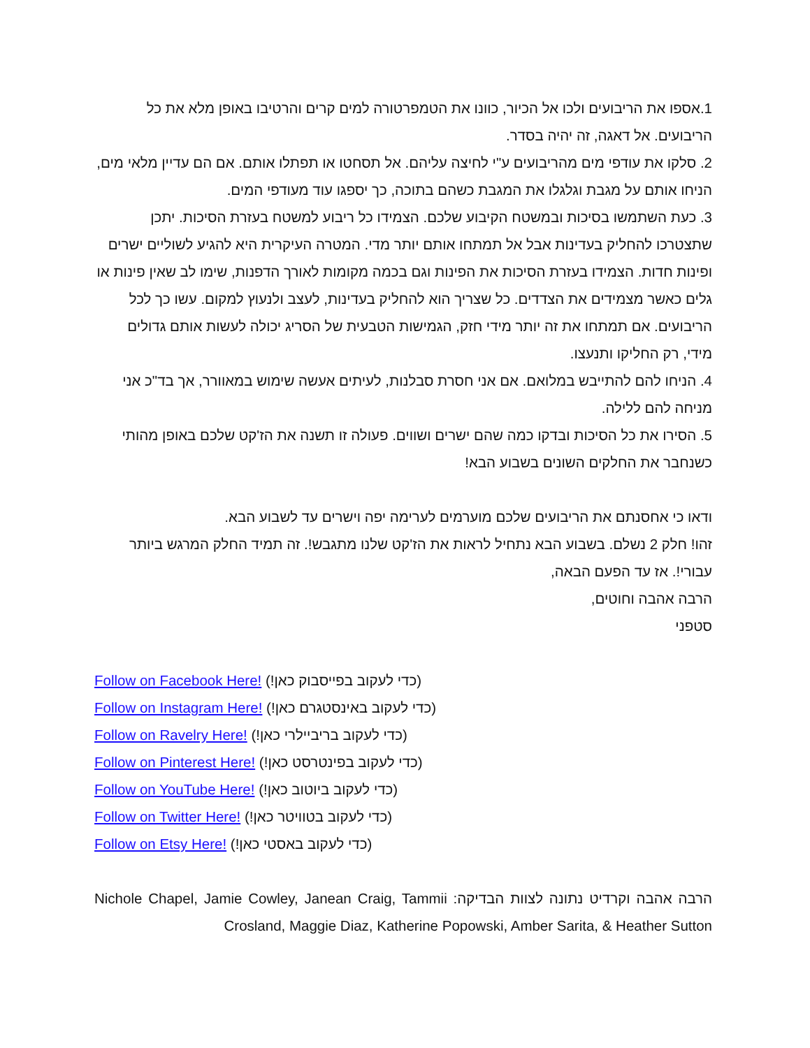1.אספו את הריבועים ולכו אל הכיור, כוונו את הטמפרטורה למים קרים והרטיבו באופן מלא את כל הריבועים. אל דאגה, זה יהיה בסדר.
2. סלקו את עודפי מים מהריבועים ע"י לחיצה עליהם. אל תסחטו או תפתלו אותם. אם הם עדיין מלאי מים, הניחו אותם על מגבת וגלגלו את המגבת כשהם בתוכה, כך יספגו עוד מעודפי המים.
3. כעת השתמשו בסיכות ובמשטח הקיבוע שלכם. הצמידו כל ריבוע למשטח בעזרת הסיכות. יתכן שתצטרכו להחליק בעדינות אבל אל תמתחו אותם יותר מדי. המטרה העיקרית היא להגיע לשוליים ישרים ופינות חדות. הצמידו בעזרת הסיכות את הפינות וגם בכמה מקומות לאורך הדפנות, שימו לב שאין פינות או גלים כאשר מצמידים את הצדדים. כל שצריך הוא להחליק בעדינות, לעצב ולנעוץ למקום. עשו כך לכל הריבועים. אם תמתחו את זה יותר מידי חזק, הגמישות הטבעית של הסריג יכולה לעשות אותם גדולים מידי, רק החליקו ותנעצו.
4. הניחו להם להתייבש במלואם. אם אני חסרת סבלנות, לעיתים אעשה שימוש במאוורר, אך בד"כ אני מניחה להם ללילה.
5. הסירו את כל הסיכות ובדקו כמה שהם ישרים ושווים. פעולה זו תשנה את הז'קט שלכם באופן מהותי כשנחבר את החלקים השונים בשבוע הבא!
ודאו כי אחסנתם את הריבועים שלכם מוערמים לערימה יפה וישרים עד לשבוע הבא.
זהו! חלק 2 נשלם. בשבוע הבא נתחיל לראות את הז'קט שלנו מתגבש!. זה תמיד החלק המרגש ביותר עבורי!. אז עד הפעם הבאה,
הרבה אהבה וחוטים,
סטפני
Follow on Facebook Here! (כדי לעקוב בפייסבוק כאן!)
Follow on Instagram Here! (כדי לעקוב באינסטגרם כאן!)
Follow on Ravelry Here! (כדי לעקוב בריביילרי כאן!)
Follow on Pinterest Here! (כדי לעקוב בפינטרסט כאן!)
Follow on YouTube Here! (כדי לעקוב ביוטוב כאן!)
Follow on Twitter Here! (כדי לעקוב בטוויטר כאן!)
Follow on Etsy Here! (כדי לעקוב באסטי כאן!)
הרבה אהבה וקרדיט נתונה לצוות הבדיקה: Nichole Chapel, Jamie Cowley, Janean Craig, Tammii Crosland, Maggie Diaz, Katherine Popowski, Amber Sarita, & Heather Sutton